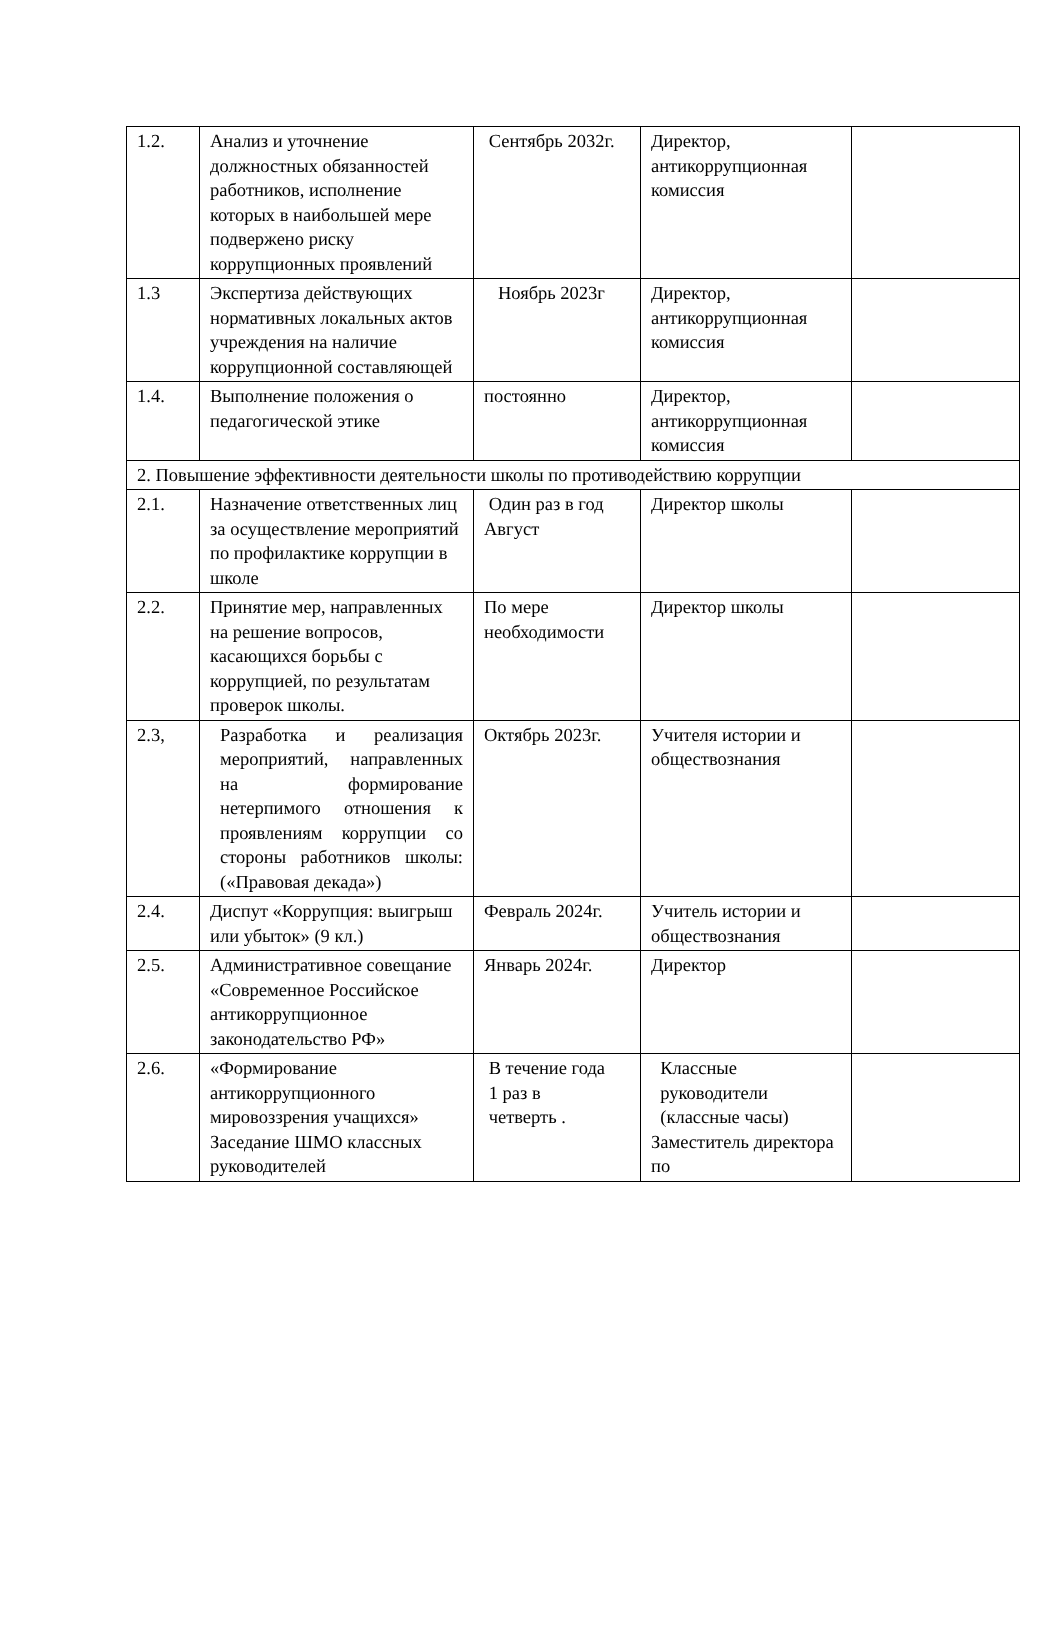| 1.2. | Анализ и уточнение должностных обязанностей работников, исполнение которых в наибольшей мере подвержено риску коррупционных проявлений | Сентябрь 2032г. | Директор, антикоррупционная комиссия | |
| 1.3 | Экспертиза действующих нормативных локальных актов учреждения на наличие коррупционной составляющей | Ноябрь 2023г | Директор, антикоррупционная комиссия | |
| 1.4. | Выполнение положения о педагогической этике | постоянно | Директор, антикоррупционная комиссия | |
| 2. Повышение эффективности деятельности школы по противодействию коррупции | | | | |
| 2.1. | Назначение ответственных лиц за осуществление мероприятий по профилактике коррупции в школе | Один раз в год Август | Директор школы | |
| 2.2. | Принятие мер, направленных на решение вопросов, касающихся борьбы с коррупцией, по результатам проверок школы. | По мере необходимости | Директор школы | |
| 2.3, | Разработка и реализация мероприятий, направленных на формирование нетерпимого отношения к проявлениям коррупции со стороны работников школы: («Правовая декада») | Октябрь 2023г. | Учителя истории и обществознания | |
| 2.4. | Диспут «Коррупция: выигрыш или убыток» (9 кл.) | Февраль 2024г. | Учитель истории и обществознания | |
| 2.5. | Административное совещание «Современное Российское антикоррупционное законодательство РФ» | Январь 2024г. | Директор | |
| 2.6. | «Формирование антикоррупционного мировоззрения учащихся» Заседание ШМО классных руководителей | В течение года 1 раз в четверть . | Классные руководители (классные часы) Заместитель директора по | |